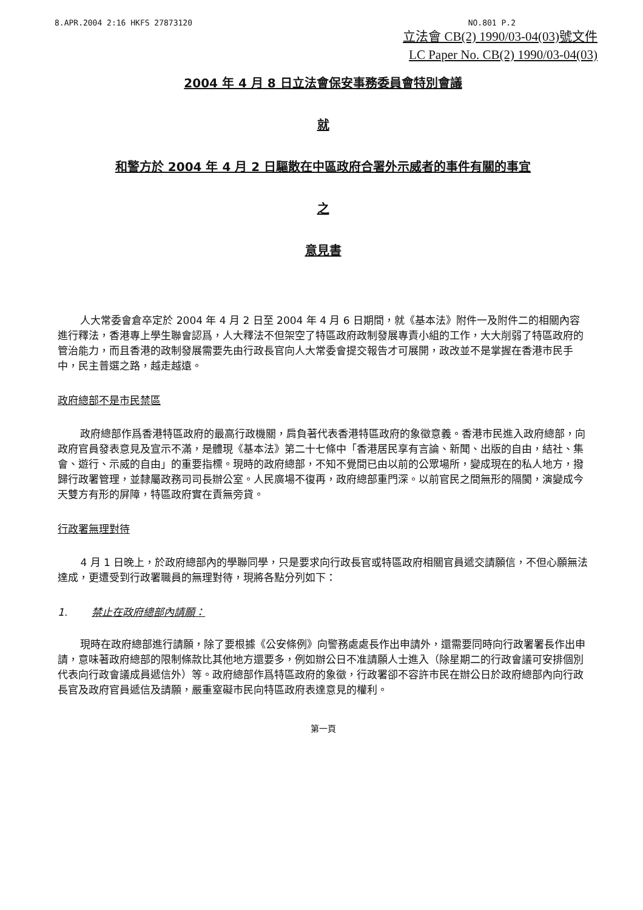8.APR.2004 2:16 HKFS 27873120 NO.801 P.2
立法會 CB(2) 1990/03-04(03)號文件
LC Paper No. CB(2) 1990/03-04(03)
2004 年 4 月 8 日立法會保安事務委員會特別會議
就
和警方於 2004 年 4 月 2 日驅散在中區政府合署外示威者的事件有關的事宜
之
意見書
人大常委會倉卒定於 2004 年 4 月 2 日至 2004 年 4 月 6 日期間，就《基本法》附件一及附件二的相關內容進行釋法，香港專上學生聯會認爲，人大釋法不但架空了特區政府政制發展專責小組的工作，大大削弱了特區政府的管治能力，而且香港的政制發展需要先由行政長官向人大常委會提交報告才可展開，政改並不是掌握在香港市民手中，民主普選之路，越走越遠。
政府總部不是市民禁區
政府總部作爲香港特區政府的最高行政機關，肩負著代表香港特區政府的象徵意義。香港市民進入政府總部，向政府官員發表意見及宣示不滿，是體現《基本法》第二十七條中「香港居民享有言論、新聞、出版的自由，結社、集會、遊行、示威的自由」的重要指標。現時的政府總部，不知不覺間已由以前的公眾場所，變成現在的私人地方，撥歸行政署管理，並隸屬政務司司長辦公室。人民廣場不復再，政府總部重門深。以前官民之間無形的隔閡，演變成今天雙方有形的屏障，特區政府實在責無旁貸。
行政署無理對待
4 月 1 日晚上，於政府總部內的學聯同學，只是要求向行政長官或特區政府相關官員遞交請願信，不但心願無法達成，更遭受到行政署職員的無理對待，現將各點分列如下：
1. 禁止在政府總部內請願：
現時在政府總部進行請願，除了要根據《公安條例》向警務處處長作出申請外，還需要同時向行政署署長作出申請，意味著政府總部的限制條款比其他地方還要多，例如辦公日不准請願人士進入（除星期二的行政會議可安排個別代表向行政會議成員遞信外）等。政府總部作爲特區政府的象徵，行政署卻不容許市民在辦公日於政府總部內向行政長官及政府官員遞信及請願，嚴重窒礙市民向特區政府表達意見的權利。
第一頁